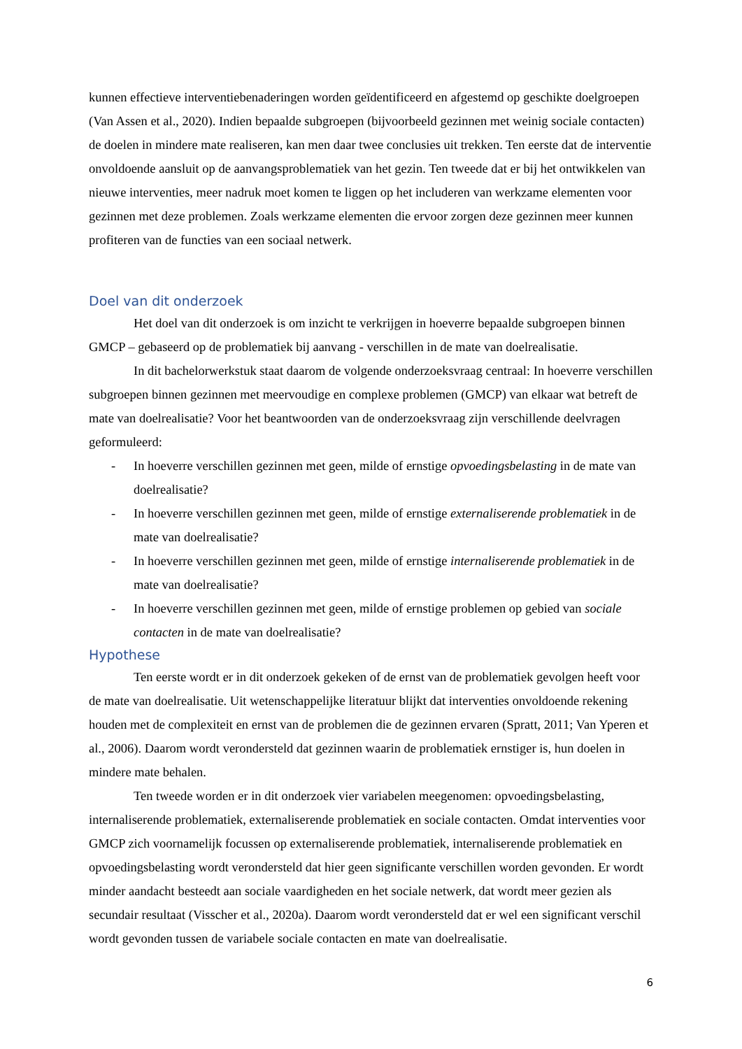kunnen effectieve interventiebenaderingen worden geïdentificeerd en afgestemd op geschikte doelgroepen (Van Assen et al., 2020). Indien bepaalde subgroepen (bijvoorbeeld gezinnen met weinig sociale contacten) de doelen in mindere mate realiseren, kan men daar twee conclusies uit trekken. Ten eerste dat de interventie onvoldoende aansluit op de aanvangsproblematiek van het gezin. Ten tweede dat er bij het ontwikkelen van nieuwe interventies, meer nadruk moet komen te liggen op het includeren van werkzame elementen voor gezinnen met deze problemen. Zoals werkzame elementen die ervoor zorgen deze gezinnen meer kunnen profiteren van de functies van een sociaal netwerk.
Doel van dit onderzoek
Het doel van dit onderzoek is om inzicht te verkrijgen in hoeverre bepaalde subgroepen binnen GMCP – gebaseerd op de problematiek bij aanvang - verschillen in de mate van doelrealisatie.
In dit bachelorwerkstuk staat daarom de volgende onderzoeksvraag centraal: In hoeverre verschillen subgroepen binnen gezinnen met meervoudige en complexe problemen (GMCP) van elkaar wat betreft de mate van doelrealisatie? Voor het beantwoorden van de onderzoeksvraag zijn verschillende deelvragen geformuleerd:
- In hoeverre verschillen gezinnen met geen, milde of ernstige opvoedingsbelasting in de mate van doelrealisatie?
- In hoeverre verschillen gezinnen met geen, milde of ernstige externaliserende problematiek in de mate van doelrealisatie?
- In hoeverre verschillen gezinnen met geen, milde of ernstige internaliserende problematiek in de mate van doelrealisatie?
- In hoeverre verschillen gezinnen met geen, milde of ernstige problemen op gebied van sociale contacten in de mate van doelrealisatie?
Hypothese
Ten eerste wordt er in dit onderzoek gekeken of de ernst van de problematiek gevolgen heeft voor de mate van doelrealisatie. Uit wetenschappelijke literatuur blijkt dat interventies onvoldoende rekening houden met de complexiteit en ernst van de problemen die de gezinnen ervaren (Spratt, 2011; Van Yperen et al., 2006). Daarom wordt verondersteld dat gezinnen waarin de problematiek ernstiger is, hun doelen in mindere mate behalen.
Ten tweede worden er in dit onderzoek vier variabelen meegenomen: opvoedingsbelasting, internaliserende problematiek, externaliserende problematiek en sociale contacten. Omdat interventies voor GMCP zich voornamelijk focussen op externaliserende problematiek, internaliserende problematiek en opvoedingsbelasting wordt verondersteld dat hier geen significante verschillen worden gevonden. Er wordt minder aandacht besteedt aan sociale vaardigheden en het sociale netwerk, dat wordt meer gezien als secundair resultaat (Visscher et al., 2020a). Daarom wordt verondersteld dat er wel een significant verschil wordt gevonden tussen de variabele sociale contacten en mate van doelrealisatie.
6